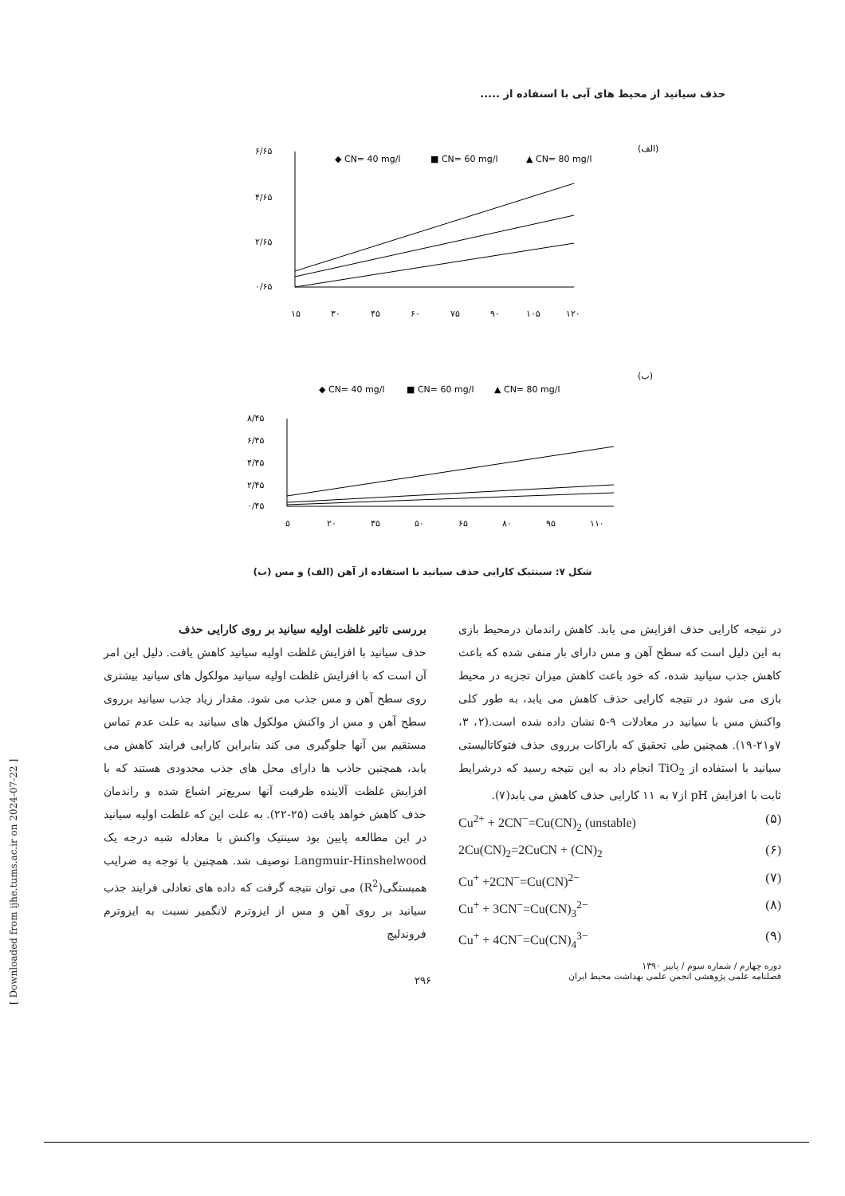حذف سیانید از محیط های آبی با استفاده از .....
(الف)
◆ CN= 40 mg/l
■ CN= 60 mg/l
▲ CN= 80 mg/l
۶/۶۵
۴/۶۵
۲/۶۵
۰/۶۵
۱۵
۳۰
۴۵
۶۰
۷۵
۹۰
۱۰۵
۱۲۰
(ب)
◆ CN= 40 mg/l
■ CN= 60 mg/l
▲ CN= 80 mg/l
۸/۴۵
۶/۴۵
۴/۴۵
۲/۴۵
۰/۴۵
۵
۲۰
۳۵
۵۰
۶۵
۸۰
۹۵
۱۱۰
شکل ۷: سینتیک کارایی حذف سیانید با استفاده از آهن (الف) و مس (ب)
بررسی تاثیر غلظت اولیه سیانید بر روی کارایی حذف
حذف سیانید با افزایش غلظت اولیه سیانید کاهش یافت. دلیل این امر آن است که با افزایش غلظت اولیه سیانید مولکول های سیانید بیشتری روی سطح آهن و مس جذب می شود. مقدار زیاد جذب سیانید برروی سطح آهن و مس از واکنش مولکول های سیانید به علت عدم تماس مستقیم بین آنها جلوگیری می کند بنابراین کارایی فرایند کاهش می یابد، همچنین جاذب ها دارای محل های جذب محدودی هستند که با افزایش غلظت آلاینده ظرفیت آنها سریع‌تر اشباع شده و راندمان حذف کاهش خواهد یافت (۲۵-۲۲). به علت این که غلظت اولیه سیانید در این مطالعه پایین بود سینتیک واکنش با معادله شبه درجه یک Langmuir-Hinshelwood توصیف شد. همچنین با توجه به ضرایب همبستگی(R<sup>2</sup>) می توان نتیجه گرفت که داده های تعادلی فرایند جذب سیانید بر روی آهن و مس از ایزوترم لانگمیر نسبت به ایزوترم فروندلیچ
در نتیجه کارایی حذف افزایش می یابد. کاهش راندمان درمحیط بازی به این دلیل است که سطح آهن و مس دارای بار منفی شده که باعث کاهش جذب سیانید شده، که خود باعث کاهش میزان تجزیه در محیط بازی می شود در نتیجه کارایی حذف کاهش می یابد، به طور کلی واکنش مس با سیانید در معادلات ۹-۵ نشان داده شده است.(۲، ۳، ۷و۲۱-۱۹). همچنین طی تحقیق که باراکات برروی حذف فتوکاتالیستی سیانید با استفاده از TiO<sub>2</sub> انجام داد به این نتیجه رسید که درشرایط ثابت با افزایش pH از۷ به ۱۱ کارایی حذف کاهش می یابد(۷).
Cu<sup>2+</sup> + 2CN<sup>−</sup>=Cu(CN)<sub>2</sub> (unstable) (۵)
2Cu(CN)<sub>2</sub>=2CuCN + (CN)<sub>2</sub> (۶)
Cu<sup>+</sup> +2CN<sup>−</sup>=Cu(CN)<sup>2−</sup> (۷)
Cu<sup>+</sup> + 3CN<sup>−</sup>=Cu(CN)<sub>3</sub><sup>2−</sup> (۸)
Cu<sup>+</sup> + 4CN<sup>−</sup>=Cu(CN)<sub>4</sub><sup>3−</sup> (۹)
[ Downloaded from ijhe.tums.ac.ir on 2024-07-22 ]
۲۹۶
دوره چهارم / شماره سوم / پاییز ۱۳۹۰
فصلنامه علمی پژوهشی انجمن علمی بهداشت محیط ایران